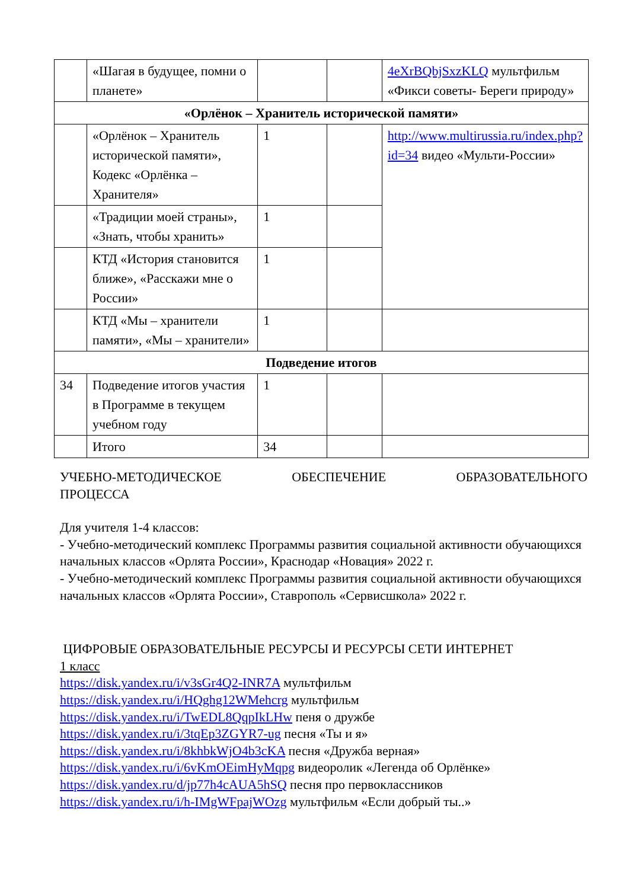| | «Шагая в будущее, помни о планете» | | | 4eXrBQbjSxzKLQ мультфильм «Фикси советы- Береги природу» |
| «Орлёнок – Хранитель исторической памяти» | | | | |
| | «Орлёнок – Хранитель исторической памяти», Кодекс «Орлёнка – Хранителя» | 1 | | http://www.multirussia.ru/index.php?id=34 видео «Мульти-России» |
| | «Традиции моей страны», «Знать, чтобы хранить» | 1 | | |
| | КТД «История становится ближе», «Расскажи мне о России» | 1 | | |
| | КТД «Мы – хранители памяти», «Мы – хранители» | 1 | | |
| Подведение итогов | | | | |
| 34 | Подведение итогов участия в Программе в текущем учебном году | 1 | | |
| | Итого | 34 | | |
УЧЕБНО-МЕТОДИЧЕСКОЕ ОБЕСПЕЧЕНИЕ ОБРАЗОВАТЕЛЬНОГО
ПРОЦЕССА
Для учителя 1-4 классов:
- Учебно-методический комплекс Программы развития социальной активности обучающихся начальных классов «Орлята России», Краснодар «Новация» 2022 г.
- Учебно-методический комплекс Программы развития социальной активности обучающихся начальных классов «Орлята России», Ставрополь «Сервисшкола» 2022 г.
ЦИФРОВЫЕ ОБРАЗОВАТЕЛЬНЫЕ РЕСУРСЫ И РЕСУРСЫ СЕТИ ИНТЕРНЕТ
1 класс
https://disk.yandex.ru/i/v3sGr4Q2-INR7A мультфильм
https://disk.yandex.ru/i/HQghg12WMehcrg мультфильм
https://disk.yandex.ru/i/TwEDL8QqpIkLHw пеня о дружбе
https://disk.yandex.ru/i/3tqEp3ZGYR7-ug песня «Ты и я»
https://disk.yandex.ru/i/8khbkWjO4b3cKA песня «Дружба верная»
https://disk.yandex.ru/i/6vKmOEimHyMqpg видеоролик «Легенда об Орлёнке»
https://disk.yandex.ru/d/jp77h4cAUA5hSQ песня про первоклассников
https://disk.yandex.ru/i/h-IMgWFpajWOzg мультфильм «Если добрый ты..»